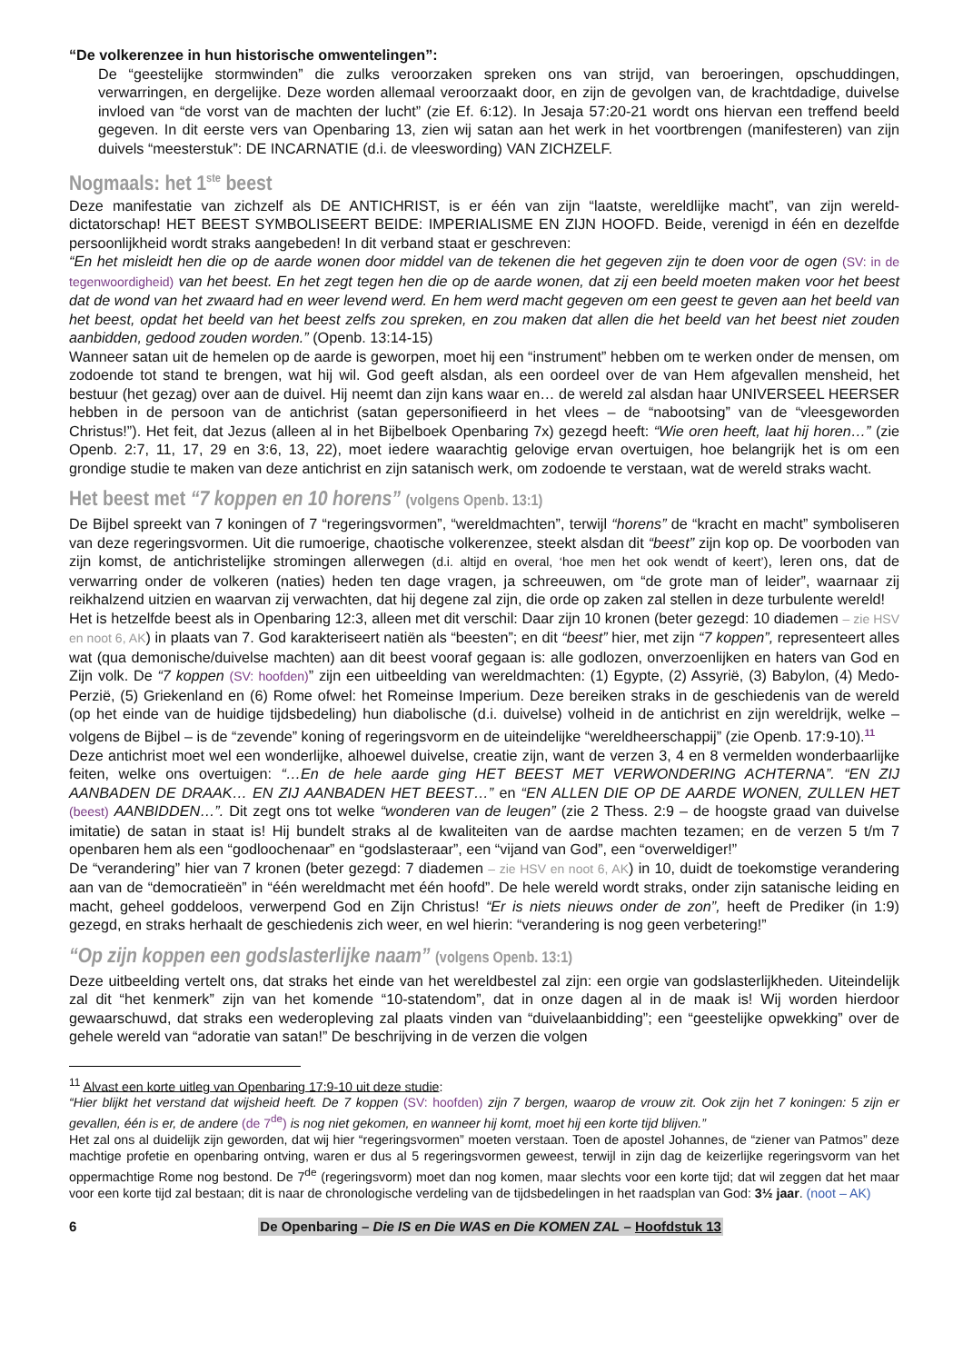“De volkerenzee in hun historische omwentelingen”:
De “geestelijke stormwinden” die zulks veroorzaken spreken ons van strijd, van beroeringen, opschuddingen, verwarringen, en dergelijke. Deze worden allemaal veroorzaakt door, en zijn de gevolgen van, de krachtdadige, duivelse invloed van “de vorst van de machten der lucht” (zie Ef. 6:12). In Jesaja 57:20-21 wordt ons hiervan een treffend beeld gegeven. In dit eerste vers van Openbaring 13, zien wij satan aan het werk in het voortbrengen (manifesteren) van zijn duivels “meesterstuk”: DE INCARNATIE (d.i. de vleeswording) VAN ZICHZELF.
Nogmaals: het 1<sup>ste</sup> beest
Deze manifestatie van zichzelf als DE ANTICHRIST, is er één van zijn “laatste, wereldlijke macht”, van zijn wereld-dictatorschap! HET BEEST SYMBOLISEERT BEIDE: IMPERIALISME EN ZIJN HOOFD. Beide, verenigd in één en dezelfde persoonlijkheid wordt straks aangebeden! In dit verband staat er geschreven:
“En het misleidt hen die op de aarde wonen door middel van de tekenen die het gegeven zijn te doen voor de ogen (SV: in de tegenwoordigheid) van het beest. En het zegt tegen hen die op de aarde wonen, dat zij een beeld moeten maken voor het beest dat de wond van het zwaard had en weer levend werd. En hem werd macht gegeven om een geest te geven aan het beeld van het beest, opdat het beeld van het beest zelfs zou spreken, en zou maken dat allen die het beeld van het beest niet zouden aanbidden, gedood zouden worden.” (Openb. 13:14-15)
Wanneer satan uit de hemelen op de aarde is geworpen, moet hij een “instrument” hebben om te werken onder de mensen, om zodoende tot stand te brengen, wat hij wil. God geeft alsdan, als een oordeel over de van Hem afgevallen mensheid, het bestuur (het gezag) over aan de duivel. Hij neemt dan zijn kans waar en… de wereld zal alsdan haar UNIVERSEEL HEERSER hebben in de persoon van de antichrist (satan gepersonifieerd in het vlees – de “nabootsing” van de “vleesgeworden Christus!”). Het feit, dat Jezus (alleen al in het Bijbelboek Openbaring 7x) gezegd heeft: “Wie oren heeft, laat hij horen…” (zie Openb. 2:7, 11, 17, 29 en 3:6, 13, 22), moet iedere waarachtig gelovige ervan overtuigen, hoe belangrijk het is om een grondige studie te maken van deze antichrist en zijn satanisch werk, om zodoende te verstaan, wat de wereld straks wacht.
Het beest met “7 koppen en 10 horens” (volgens Openb. 13:1)
De Bijbel spreekt van 7 koningen of 7 “regeringsvormen”, “wereldmachten”, terwijl “horens” de “kracht en macht” symboliseren van deze regeringsvormen. Uit die rumoerige, chaotische volkerenzee, steekt alsdan dit “beest” zijn kop op. De voorboden van zijn komst, de antichristelijke stromingen allerwegen (d.i. altijd en overal, ‘hoe men het ook wendt of keert’), leren ons, dat de verwarring onder de volkeren (naties) heden ten dage vragen, ja schreeuwen, om “de grote man of leider”, waarnaar zij reikhalzend uitzien en waarvan zij verwachten, dat hij degene zal zijn, die orde op zaken zal stellen in deze turbulente wereld!
Het is hetzelfde beest als in Openbaring 12:3, alleen met dit verschil: Daar zijn 10 kronen (beter gezegd: 10 diademen – zie HSV en noot 6, AK) in plaats van 7. God karakteriseert natiën als “beesten”; en dit “beest” hier, met zijn “7 koppen”, representeert alles wat (qua demonische/duivelse machten) aan dit beest vooraf gegaan is: alle godlozen, onverzoenlijken en haters van God en Zijn volk. De “7 koppen (SV: hoofden)” zijn een uitbeelding van wereldmachten: (1) Egypte, (2) Assyrië, (3) Babylon, (4) Medo-Perzië, (5) Griekenland en (6) Rome ofwel: het Romeinse Imperium. Deze bereiken straks in de geschiedenis van de wereld (op het einde van de huidige tijdsbedeling) hun diabolische (d.i. duivelse) volheid in de antichrist en zijn wereldrijk, welke – volgens de Bijbel – is de “zevende” koning of regeringsvorm en de uiteindelijke “wereldheerschappij” (zie Openb. 17:9-10).<sup>11</sup>
Deze antichrist moet wel een wonderlijke, alhoewel duivelse, creatie zijn, want de verzen 3, 4 en 8 vermelden wonderbaarlijke feiten, welke ons overtuigen: “…En de hele aarde ging HET BEEST MET VERWONDERING ACHTERNA”. “EN ZIJ AANBADEN DE DRAAK… EN ZIJ AANBADEN HET BEEST…” en “EN ALLEN DIE OP DE AARDE WONEN, ZULLEN HET (beest) AANBIDDEN…”. Dit zegt ons tot welke “wonderen van de leugen” (zie 2 Thess. 2:9 – de hoogste graad van duivelse imitatie) de satan in staat is! Hij bundelt straks al de kwaliteiten van de aardse machten tezamen; en de verzen 5 t/m 7 openbaren hem als een “godloochenaar” en “godslasteraar”, een “vijand van God”, een “overweldiger!”
De “verandering” hier van 7 kronen (beter gezegd: 7 diademen – zie HSV en noot 6, AK) in 10, duidt de toekomstige verandering aan van de “democratieën” in “één wereldmacht met één hoofd”. De hele wereld wordt straks, onder zijn satanische leiding en macht, geheel goddeloos, verwerpend God en Zijn Christus! “Er is niets nieuws onder de zon”, heeft de Prediker (in 1:9) gezegd, en straks herhaalt de geschiedenis zich weer, en wel hierin: “verandering is nog geen verbetering!”
“Op zijn koppen een godslasterlijke naam” (volgens Openb. 13:1)
Deze uitbeelding vertelt ons, dat straks het einde van het wereldbestel zal zijn: een orgie van godslasterlijkheden. Uiteindelijk zal dit “het kenmerk” zijn van het komende “10-statendom”, dat in onze dagen al in de maak is! Wij worden hierdoor gewaarschuwd, dat straks een wederopleving zal plaats vinden van “duivelaanbidding”; een “geestelijke opwekking” over de gehele wereld van “adoratie van satan!” De beschrijving in de verzen die volgen
<sup>11</sup> Alvast een korte uitleg van Openbaring 17:9-10 uit deze studie:
“Hier blijkt het verstand dat wijsheid heeft. De 7 koppen (SV: hoofden) zijn 7 bergen, waarop de vrouw zit. Ook zijn het 7 koningen: 5 zijn er gevallen, één is er, de andere (de 7<sup>de</sup>) is nog niet gekomen, en wanneer hij komt, moet hij een korte tijd blijven.”
Het zal ons al duidelijk zijn geworden, dat wij hier “regeringsvormen” moeten verstaan. Toen de apostel Johannes, de “ziener van Patmos” deze machtige profetie en openbaring ontving, waren er dus al 5 regeringsvormen geweest, terwijl in zijn dag de keizerlijke regeringsvorm van het oppermachtige Rome nog bestond. De 7<sup>de</sup> (regeringsvorm) moet dan nog komen, maar slechts voor een korte tijd; dat wil zeggen dat het maar voor een korte tijd zal bestaan; dit is naar de chronologische verdeling van de tijdsbedelingen in het raadsplan van God: 3½ jaar. (noot – AK)
6 De Openbaring – Die IS en Die WAS en Die KOMEN ZAL – Hoofdstuk 13